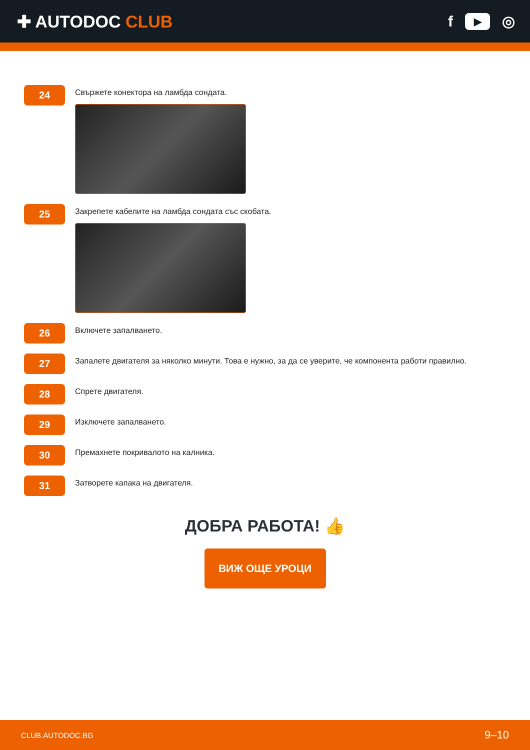✚ AUTODOC CLUB f ▶ ◎
24
Свържете конектора на ламбда сондата.
25
Закрепете кабелите на ламбда сондата със скобата.
26
Включете запалването.
27
Запалете двигателя за няколко минути. Това е нужно, за да се уверите, че компонента работи правилно.
28
Спрете двигателя.
29
Изключете запалването.
30
Премахнете покривалото на калника.
31
Затворете капака на двигателя.
ДОБРА РАБОТА! 👍
ВИЖ ОЩЕ УРОЦИ
CLUB.AUTODOC.BG 9–10